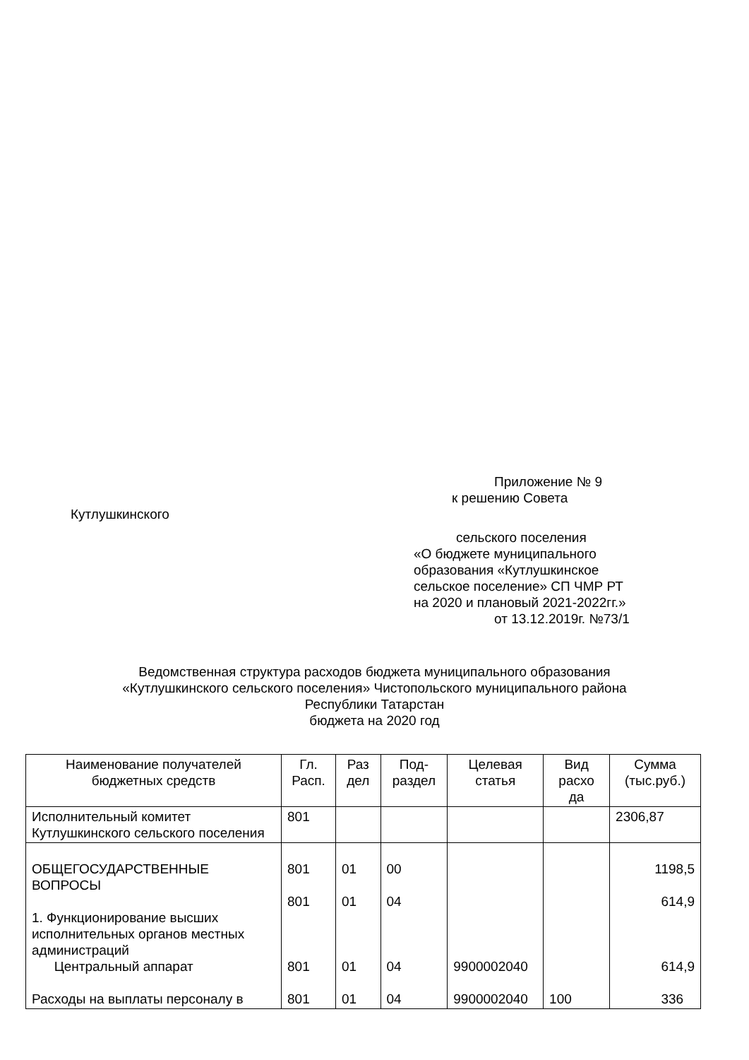Приложение № 9
к решению Совета
Кутлушкинского
сельского поселения
«О бюджете муниципального
образования «Кутлушкинское
сельское поселение» СП ЧМР РТ
на 2020 и плановый 2021-2022гг.»
от 13.12.2019г. №73/1
Ведомственная структура расходов бюджета муниципального образования
«Кутлушкинского сельского поселения» Чистопольского муниципального района
Республики Татарстан
бюджета на 2020 год
| Наименование получателей бюджетных средств | Гл. Расп. | Раз дел | Под-раздел | Целевая статья | Вид расхо да | Сумма (тыс.руб.) |
| --- | --- | --- | --- | --- | --- | --- |
| Исполнительный комитет Кутлушкинского сельского поселения | 801 | | | | | 2306,87 |
| ОБЩЕГОСУДАРСТВЕННЫЕ ВОПРОСЫ 1. Функционирование высших исполнительных органов местных администраций Центральный аппарат Расходы на выплаты персоналу в | 801 801 801 801 | 01 01 01 01 | 00 04 04 04 | 9900002040 9900002040 | 100 | 1198,5 614,9 614,9 336 |